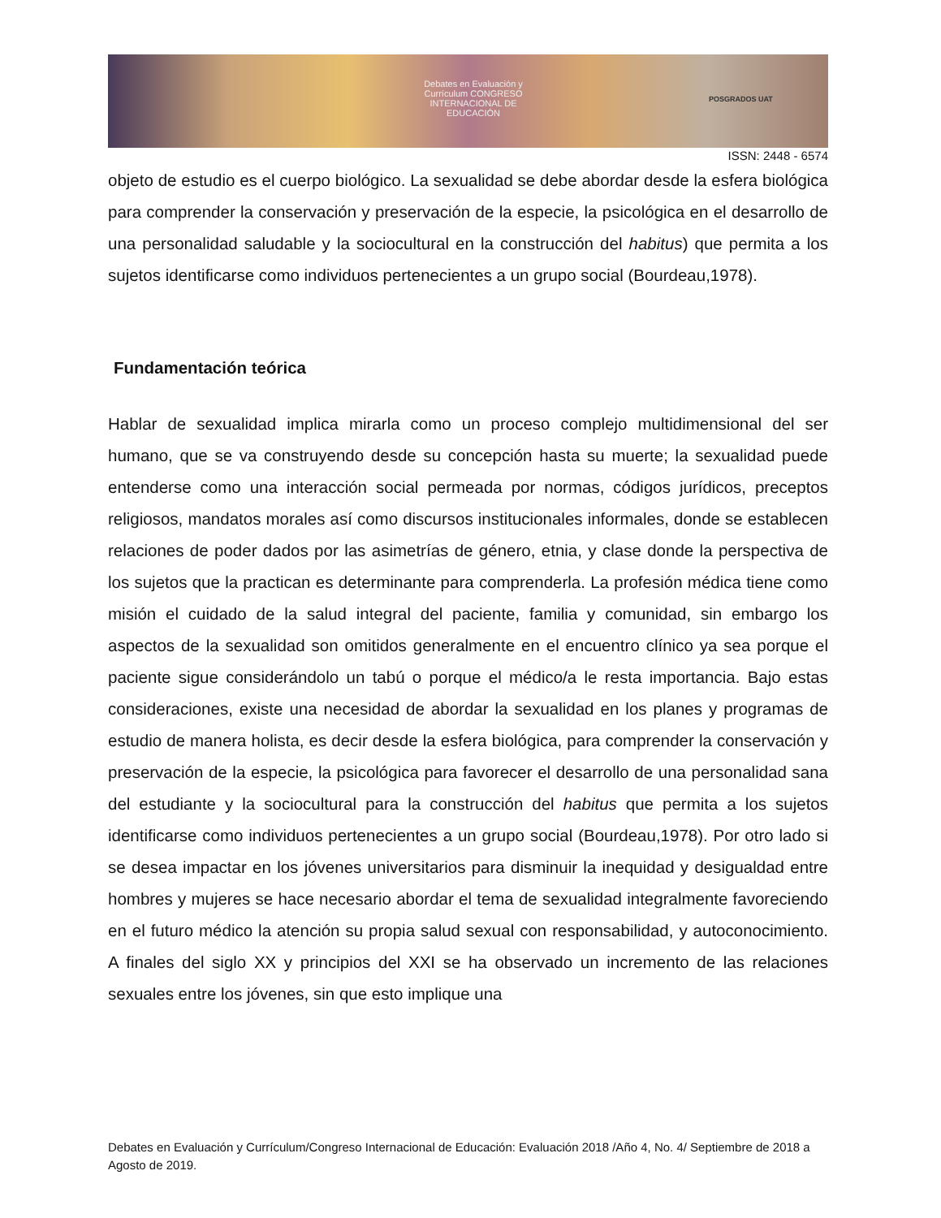Debates en Evaluación y Currículum CONGRESO INTERNACIONAL DE EDUCACIÓN
POSGRADOS UAT
ISSN: 2448 - 6574
objeto de estudio es el cuerpo biológico. La sexualidad se debe abordar desde la esfera biológica para comprender la conservación y preservación de la especie, la psicológica en el desarrollo de una personalidad saludable y la sociocultural en la construcción del habitus) que permita a los sujetos identificarse como individuos pertenecientes a un grupo social (Bourdeau,1978).
Fundamentación teórica
Hablar de sexualidad implica mirarla como un proceso complejo multidimensional del ser humano, que se va construyendo desde su concepción hasta su muerte; la sexualidad puede entenderse como una interacción social permeada por normas, códigos jurídicos, preceptos religiosos, mandatos morales así como discursos institucionales informales, donde se establecen relaciones de poder dados por las asimetrías de género, etnia, y clase donde la perspectiva de los sujetos que la practican es determinante para comprenderla. La profesión médica tiene como misión el cuidado de la salud integral del paciente, familia y comunidad, sin embargo los aspectos de la sexualidad son omitidos generalmente en el encuentro clínico ya sea porque el paciente sigue considerándolo un tabú o porque el médico/a le resta importancia. Bajo estas consideraciones, existe una necesidad de abordar la sexualidad en los planes y programas de estudio de manera holista, es decir desde la esfera biológica, para comprender la conservación y preservación de la especie, la psicológica para favorecer el desarrollo de una personalidad sana del estudiante y la sociocultural para la construcción del habitus que permita a los sujetos identificarse como individuos pertenecientes a un grupo social (Bourdeau,1978). Por otro lado si se desea impactar en los jóvenes universitarios para disminuir la inequidad y desigualdad entre hombres y mujeres se hace necesario abordar el tema de sexualidad integralmente favoreciendo en el futuro médico la atención su propia salud sexual con responsabilidad, y autoconocimiento. A finales del siglo XX y principios del XXI se ha observado un incremento de las relaciones sexuales entre los jóvenes, sin que esto implique una
Debates en Evaluación y Currículum/Congreso Internacional de Educación: Evaluación 2018 /Año 4, No. 4/ Septiembre de 2018 a Agosto de 2019.